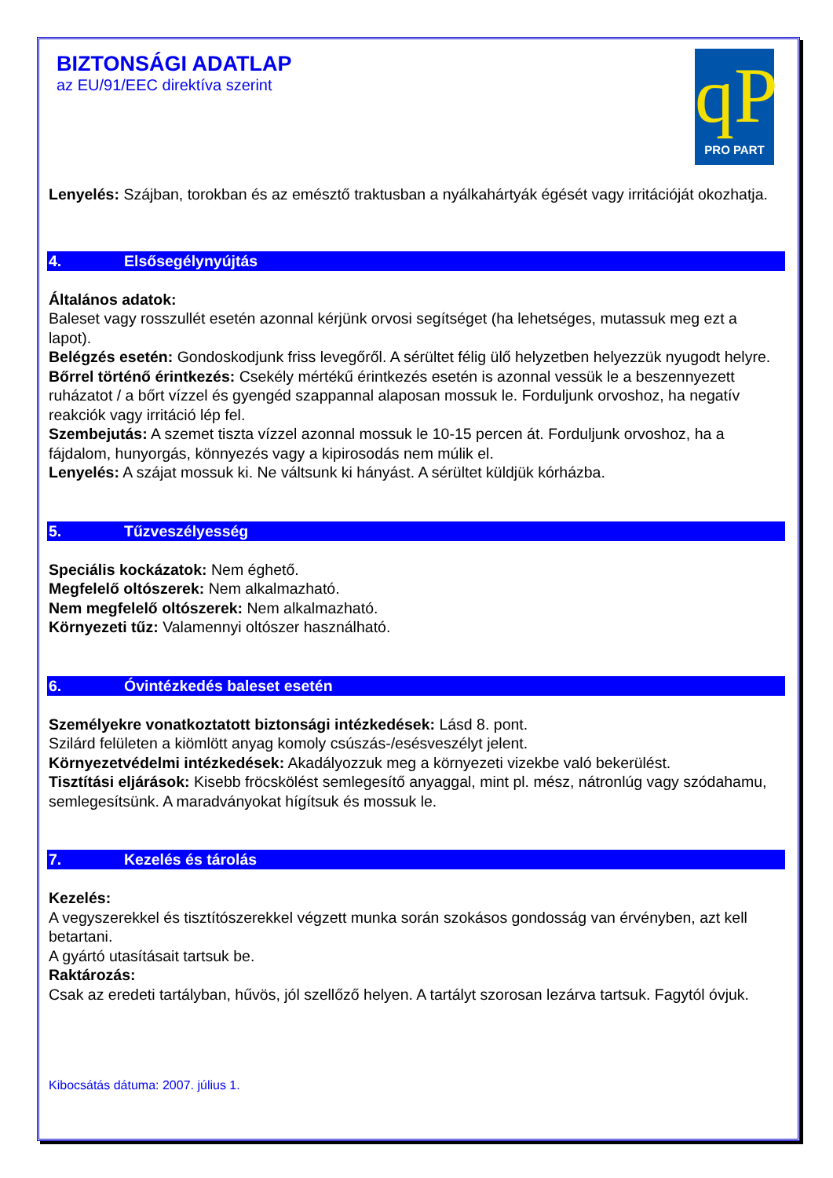BIZTONSÁGI ADATLAP
az EU/91/EEC direktíva szerint
qP
PRO PART
Lenyelés: Szájban, torokban és az emésztő traktusban a nyálkahártyák égését vagy irritációját okozhatja.
4. Elsősegélynyújtás
Általános adatok:
Baleset vagy rosszullét esetén azonnal kérjünk orvosi segítséget (ha lehetséges, mutassuk meg ezt a lapot).
Belégzés esetén: Gondoskodjunk friss levegőről. A sérültet félig ülő helyzetben helyezzük nyugodt helyre.
Bőrrel történő érintkezés: Csekély mértékű érintkezés esetén is azonnal vessük le a beszennyezett ruházatot / a bőrt vízzel és gyengéd szappannal alaposan mossuk le. Forduljunk orvoshoz, ha negatív reakciók vagy irritáció lép fel.
Szembejutás: A szemet tiszta vízzel azonnal mossuk le 10-15 percen át. Forduljunk orvoshoz, ha a fájdalom, hunyorgás, könnyezés vagy a kipirosodás nem múlik el.
Lenyelés: A szájat mossuk ki. Ne váltsunk ki hányást. A sérültet küldjük kórházba.
5. Tűzveszélyesség
Speciális kockázatok: Nem éghető.
Megfelelő oltószerek: Nem alkalmazható.
Nem megfelelő oltószerek: Nem alkalmazható.
Környezeti tűz: Valamennyi oltószer használható.
6. Óvintézkedés baleset esetén
Személyekre vonatkoztatott biztonsági intézkedések: Lásd 8. pont.
Szilárd felületen a kiömlött anyag komoly csúszás-/esésveszélyt jelent.
Környezetvédelmi intézkedések: Akadályozzuk meg a környezeti vizekbe való bekerülést.
Tisztítási eljárások: Kisebb fröcskölést semlegesítő anyaggal, mint pl. mész, nátronlúg vagy szódahamu, semlegesítsünk. A maradványokat hígítsuk és mossuk le.
7. Kezelés és tárolás
Kezelés:
A vegyszerekkel és tisztítószerekkel végzett munka során szokásos gondosság van érvényben, azt kell betartani.
A gyártó utasításait tartsuk be.
Raktározás:
Csak az eredeti tartályban, hűvös, jól szellőző helyen. A tartályt szorosan lezárva tartsuk. Fagytól óvjuk.
Kibocsátás dátuma: 2007. július 1.